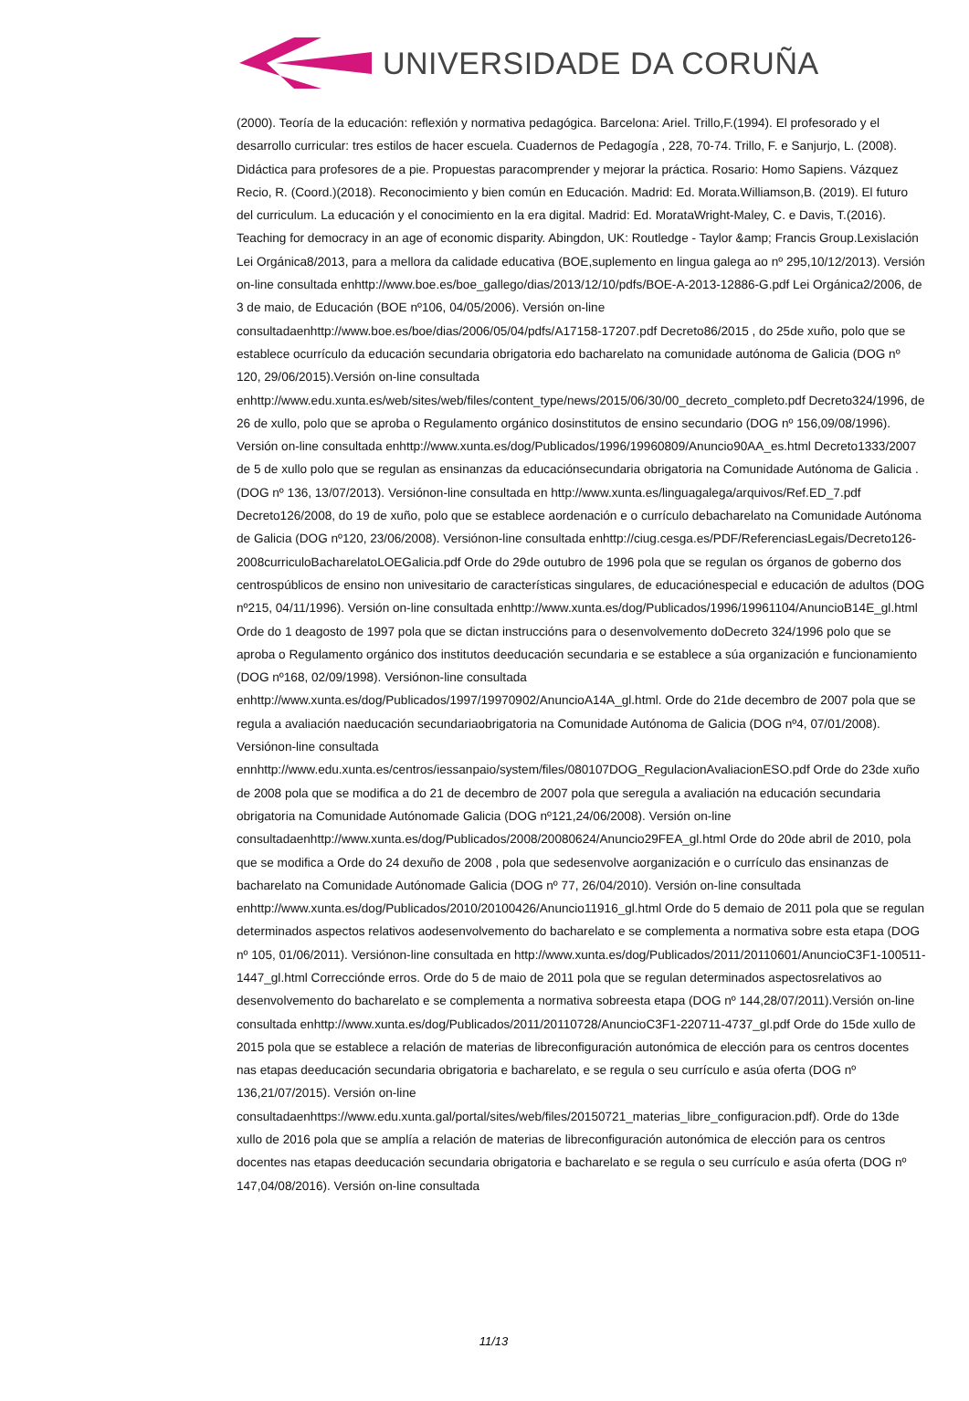UNIVERSIDADE DA CORUÑA
(2000). Teoría de la educación: reflexión y normativa pedagógica. Barcelona: Ariel. Trillo,F.(1994). El profesorado y el desarrollo curricular: tres estilos de hacer escuela. Cuadernos de Pedagogía , 228, 70-74. Trillo, F. e Sanjurjo, L. (2008). Didáctica para profesores de a pie. Propuestas paracomprender y mejorar la práctica. Rosario: Homo Sapiens. Vázquez Recio, R. (Coord.)(2018). Reconocimiento y bien común en Educación. Madrid: Ed. Morata.Williamson,B. (2019). El futuro del curriculum. La educación y el conocimiento en la era digital. Madrid: Ed. MorataWright-Maley, C. e Davis, T.(2016). Teaching for democracy in an age of economic disparity. Abingdon, UK: Routledge - Taylor &amp; Francis Group.Lexislación Lei Orgánica8/2013, para a mellora da calidade educativa (BOE,suplemento en lingua galega ao nº 295,10/12/2013). Versión on-line consultada enhttp://www.boe.es/boe_gallego/dias/2013/12/10/pdfs/BOE-A-2013-12886-G.pdf Lei Orgánica2/2006, de 3 de maio, de Educación (BOE nº106, 04/05/2006). Versión on-line consultadaenhttp://www.boe.es/boe/dias/2006/05/04/pdfs/A17158-17207.pdf Decreto86/2015 , do 25de xuño, polo que se establece ocurrículo da educación secundaria obrigatoria edo bacharelato na comunidade autónoma de Galicia (DOG nº 120, 29/06/2015).Versión on-line consultada enhttp://www.edu.xunta.es/web/sites/web/files/content_type/news/2015/06/30/00_decreto_completo.pdf Decreto324/1996, de 26 de xullo, polo que se aproba o Regulamento orgánico dosinstitutos de ensino secundario (DOG nº 156,09/08/1996). Versión on-line consultada enhttp://www.xunta.es/dog/Publicados/1996/19960809/Anuncio90AA_es.html Decreto1333/2007 de 5 de xullo polo que se regulan as ensinanzas da educaciónsecundaria obrigatoria na Comunidade Autónoma de Galicia . (DOG nº 136, 13/07/2013). Versiónon-line consultada en http://www.xunta.es/linguagalega/arquivos/Ref.ED_7.pdf Decreto126/2008, do 19 de xuño, polo que se establece aordenación e o currículo debacharelato na Comunidade Autónoma de Galicia (DOG nº120, 23/06/2008). Versiónon-line consultada enhttp://ciug.cesga.es/PDF/ReferenciasLegais/Decreto126-2008curriculoBacharelatoLOEGalicia.pdf Orde do 29de outubro de 1996 pola que se regulan os órganos de goberno dos centrospúblicos de ensino non univesitario de características singulares, de educaciónespecial e educación de adultos (DOG nº215, 04/11/1996). Versión on-line consultada enhttp://www.xunta.es/dog/Publicados/1996/19961104/AnuncioB14E_gl.html Orde do 1 deagosto de 1997 pola que se dictan instruccións para o desenvolvemento doDecreto 324/1996 polo que se aproba o Regulamento orgánico dos institutos deeducación secundaria e se establece a súa organización e funcionamiento (DOG nº168, 02/09/1998). Versiónon-line consultada enhttp://www.xunta.es/dog/Publicados/1997/19970902/AnuncioA14A_gl.html. Orde do 21de decembro de 2007 pola que se regula a avaliación naeducación secundariaobrigatoria na Comunidade Autónoma de Galicia (DOG nº4, 07/01/2008). Versiónon-line consultada ennhttp://www.edu.xunta.es/centros/iessanpaio/system/files/080107DOG_RegulacionAvaliacionESO.pdf Orde do 23de xuño de 2008 pola que se modifica a do 21 de decembro de 2007 pola que seregula a avaliación na educación secundaria obrigatoria na Comunidade Autónomade Galicia (DOG nº121,24/06/2008). Versión on-line consultadaenhttp://www.xunta.es/dog/Publicados/2008/20080624/Anuncio29FEA_gl.html Orde do 20de abril de 2010, pola que se modifica a Orde do 24 dexuño de 2008 , pola que sedesenvolve aorganización e o currículo das ensinanzas de bacharelato na Comunidade Autónomade Galicia (DOG nº 77, 26/04/2010). Versión on-line consultada enhttp://www.xunta.es/dog/Publicados/2010/20100426/Anuncio11916_gl.html Orde do 5 demaio de 2011 pola que se regulan determinados aspectos relativos aodesenvolvemento do bacharelato e se complementa a normativa sobre esta etapa (DOG nº 105, 01/06/2011). Versiónon-line consultada en http://www.xunta.es/dog/Publicados/2011/20110601/AnuncioC3F1-100511-1447_gl.html Correcciónde erros. Orde do 5 de maio de 2011 pola que se regulan determinados aspectosrelativos ao desenvolvemento do bacharelato e se complementa a normativa sobreesta etapa (DOG nº 144,28/07/2011).Versión on-line consultada enhttp://www.xunta.es/dog/Publicados/2011/20110728/AnuncioC3F1-220711-4737_gl.pdf Orde do 15de xullo de 2015 pola que se establece a relación de materias de libreconfiguración autonómica de elección para os centros docentes nas etapas deeducación secundaria obrigatoria e bacharelato, e se regula o seu currículo e asúa oferta (DOG nº 136,21/07/2015). Versión on-line consultadaenhttps://www.edu.xunta.gal/portal/sites/web/files/20150721_materias_libre_configuracion.pdf). Orde do 13de xullo de 2016 pola que se amplía a relación de materias de libreconfiguración autonómica de elección para os centros docentes nas etapas deeducación secundaria obrigatoria e bacharelato e se regula o seu currículo e asúa oferta (DOG nº 147,04/08/2016). Versión on-line consultada
11/13